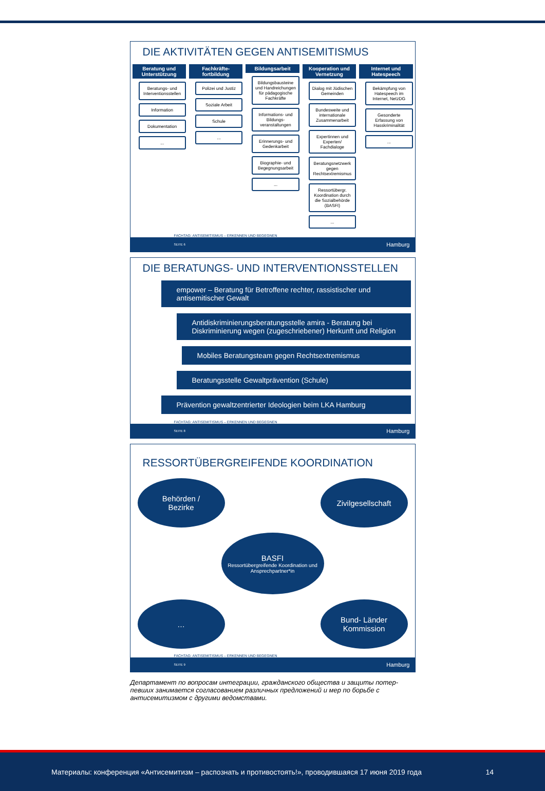DIE AKTIVITÄTEN GEGEN ANTISEMITISMUS
Beratung und Unterstützung
Beratungs- und Interventionsstellen
Information
Dokumentation
...
Fachkräfte-fortbildung
Polizei und Justiz
Soziale Arbeit
Schule
...
Bildungsarbeit
Bildungsbausteine und Handreichungen für pädagogische Fachkräfte
Informations- und Bildungs-veranstaltungen
Erinnerungs- und Gedenkarbeit
Biographie- und Begegnungsarbeit
...
Kooperation und Vernetzung
Dialog mit Jüdischen Gemeinden
Bundesweite und internationale Zusammenarbeit
Expertinnen und Experten/ Fachdialoge
Beratungsnetzwerk gegen Rechtsextremismus
Ressortübergr. Koordination durch die Sozialbehörde (BASFI)
...
Internet und Hatespeech
Bekämpfung von Hatespeech im Internet, NetzDG
Gesonderte Erfassung von Hasskriminalität
...
FACHTAG: ANTISEMITISMUS – ERKENNEN UND BEGEGNEN
SEITE 6 Hamburg
DIE BERATUNGS- UND INTERVENTIONSSTELLEN
empower – Beratung für Betroffene rechter, rassistischer und antisemitischer Gewalt
Antidiskriminierungsberatungsstelle amira - Beratung bei Diskriminierung wegen (zugeschriebener) Herkunft und Religion
Mobiles Beratungsteam gegen Rechtsextremismus
Beratungsstelle Gewaltprävention (Schule)
Prävention gewaltzentrierter Ideologien beim LKA Hamburg
FACHTAG: ANTISEMITISMUS – ERKENNEN UND BEGEGNEN
SEITE 8 Hamburg
RESSORTÜBERGREIFENDE KOORDINATION
Behörden /
Bezirke
Zivilgesellschaft
BASFI
Ressortübergreifende Koordination und Ansprechpartner*in
… Bund- Länder Kommission
FACHTAG: ANTISEMITISMUS – ERKENNEN UND BEGEGNEN
SEITE 9 Hamburg
Департамент по вопросам интеграции, гражданского общества и защиты потер-певших занимается согласованием различных предложений и мер по борьбе с антисемитизмом с другими ведомствами.
Материалы: конференция «Антисемитизм – распознать и противостоять!», проводившаяся 17 июня 2019 года 14